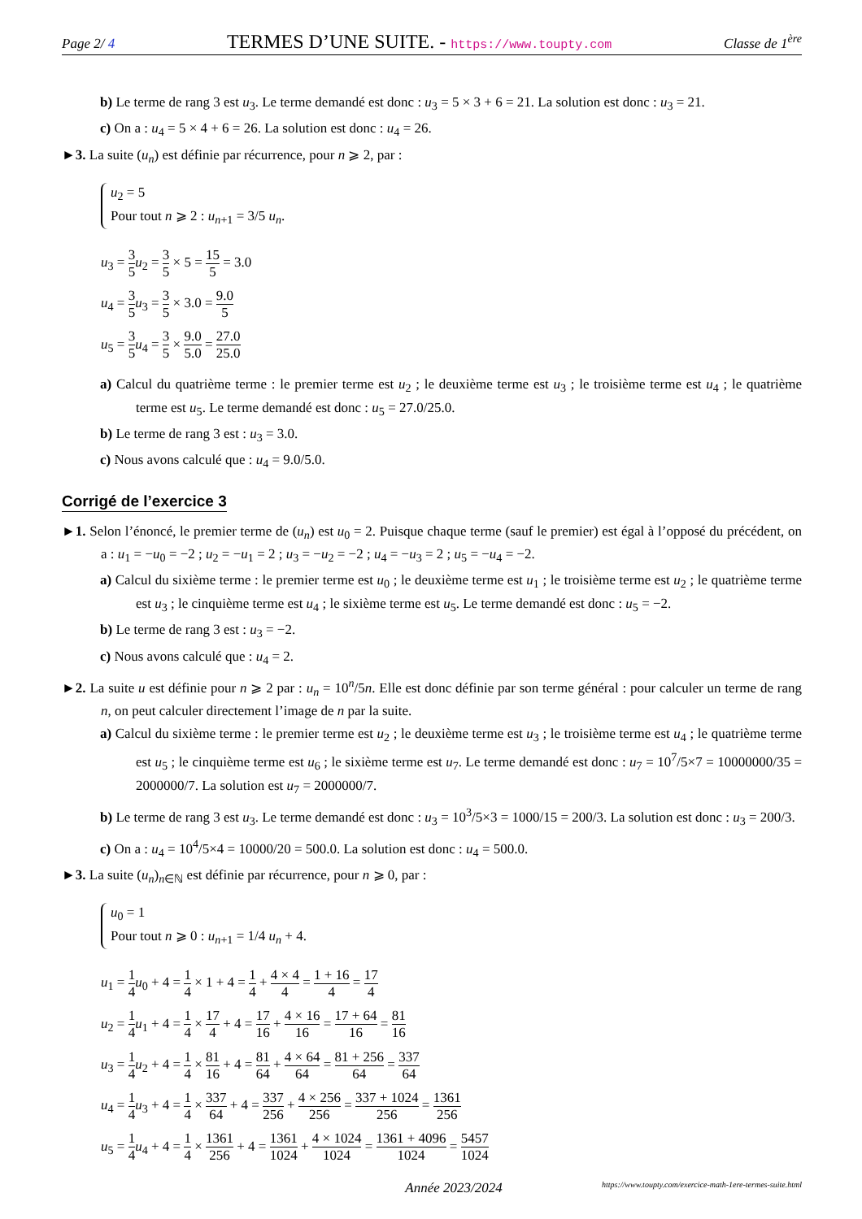Page 2/ 4 TERMES D’UNE SUITE. - https://www.toupty.com Classe de 1<sup>ère</sup>
b) Le terme de rang 3 est u<sub>3</sub>. Le terme demandé est donc : u<sub>3</sub> = 5 × 3 + 6 = 21. La solution est donc : u<sub>3</sub> = 21.
c) On a : u<sub>4</sub> = 5 × 4 + 6 = 26. La solution est donc : u<sub>4</sub> = 26.
►3. La suite (u<sub>n</sub>) est définie par récurrence, pour n ⩾ 2, par :
u<sub>2</sub> = 5
Pour tout n ⩾ 2 : u<sub>n+1</sub> = 3/5 u<sub>n</sub>.
u<sub>3</sub> = 3 5 u<sub>2</sub> = 3 5 × 5 = 15 5 = 3.0
u<sub>4</sub> = 3 5 u<sub>3</sub> = 3 5 × 3.0 = 9.0 5
u<sub>5</sub> = 3 5 u<sub>4</sub> = 3 5 × 9.0 5.0 = 27.0 25.0
a) Calcul du quatrième terme : le premier terme est u<sub>2</sub> ; le deuxième terme est u<sub>3</sub> ; le troisième terme est u<sub>4</sub> ; le quatrième terme est u<sub>5</sub>. Le terme demandé est donc : u<sub>5</sub> = 27.0/25.0.
b) Le terme de rang 3 est : u<sub>3</sub> = 3.0.
c) Nous avons calculé que : u<sub>4</sub> = 9.0/5.0.
Corrigé de l’exercice 3
►1. Selon l’énoncé, le premier terme de (u<sub>n</sub>) est u<sub>0</sub> = 2. Puisque chaque terme (sauf le premier) est égal à l’opposé du précédent, on a : u<sub>1</sub> = −u<sub>0</sub> = −2 ; u<sub>2</sub> = −u<sub>1</sub> = 2 ; u<sub>3</sub> = −u<sub>2</sub> = −2 ; u<sub>4</sub> = −u<sub>3</sub> = 2 ; u<sub>5</sub> = −u<sub>4</sub> = −2.
a) Calcul du sixième terme : le premier terme est u<sub>0</sub> ; le deuxième terme est u<sub>1</sub> ; le troisième terme est u<sub>2</sub> ; le quatrième terme est u<sub>3</sub> ; le cinquième terme est u<sub>4</sub> ; le sixième terme est u<sub>5</sub>. Le terme demandé est donc : u<sub>5</sub> = −2.
b) Le terme de rang 3 est : u<sub>3</sub> = −2.
c) Nous avons calculé que : u<sub>4</sub> = 2.
►2. La suite u est définie pour n ⩾ 2 par : u<sub>n</sub> = 10<sup>n</sup>/5n. Elle est donc définie par son terme général : pour calculer un terme de rang n, on peut calculer directement l’image de n par la suite.
a) Calcul du sixième terme : le premier terme est u<sub>2</sub> ; le deuxième terme est u<sub>3</sub> ; le troisième terme est u<sub>4</sub> ; le quatrième terme est u<sub>5</sub> ; le cinquième terme est u<sub>6</sub> ; le sixième terme est u<sub>7</sub>. Le terme demandé est donc : u<sub>7</sub> = 10<sup>7</sup>/5×7 = 10000000/35 = 2000000/7. La solution est u<sub>7</sub> = 2000000/7.
b) Le terme de rang 3 est u<sub>3</sub>. Le terme demandé est donc : u<sub>3</sub> = 10<sup>3</sup>/5×3 = 1000/15 = 200/3. La solution est donc : u<sub>3</sub> = 200/3.
c) On a : u<sub>4</sub> = 10<sup>4</sup>/5×4 = 10000/20 = 500.0. La solution est donc : u<sub>4</sub> = 500.0.
►3. La suite (u<sub>n</sub>)<sub>n∈ℕ</sub> est définie par récurrence, pour n ⩾ 0, par :
u<sub>0</sub> = 1
Pour tout n ⩾ 0 : u<sub>n+1</sub> = 1/4 u<sub>n</sub> + 4.
u<sub>1</sub> = 1 4 u<sub>0</sub> + 4 = 1 4 × 1 + 4 = 1 4 + 4 × 4 4 = 1 + 16 4 = 17 4
u<sub>2</sub> = 1 4 u<sub>1</sub> + 4 = 1 4 × 17 4 + 4 = 17 16 + 4 × 16 16 = 17 + 64 16 = 81 16
u<sub>3</sub> = 1 4 u<sub>2</sub> + 4 = 1 4 × 81 16 + 4 = 81 64 + 4 × 64 64 = 81 + 256 64 = 337 64
u<sub>4</sub> = 1 4 u<sub>3</sub> + 4 = 1 4 × 337 64 + 4 = 337 256 + 4 × 256 256 = 337 + 1024 256 = 1361 256
u<sub>5</sub> = 1 4 u<sub>4</sub> + 4 = 1 4 × 1361 256 + 4 = 1361 1024 + 4 × 1024 1024 = 1361 + 4096 1024 = 5457 1024
Année 2023/2024 https://www.toupty.com/exercice-math-1ere-termes-suite.html